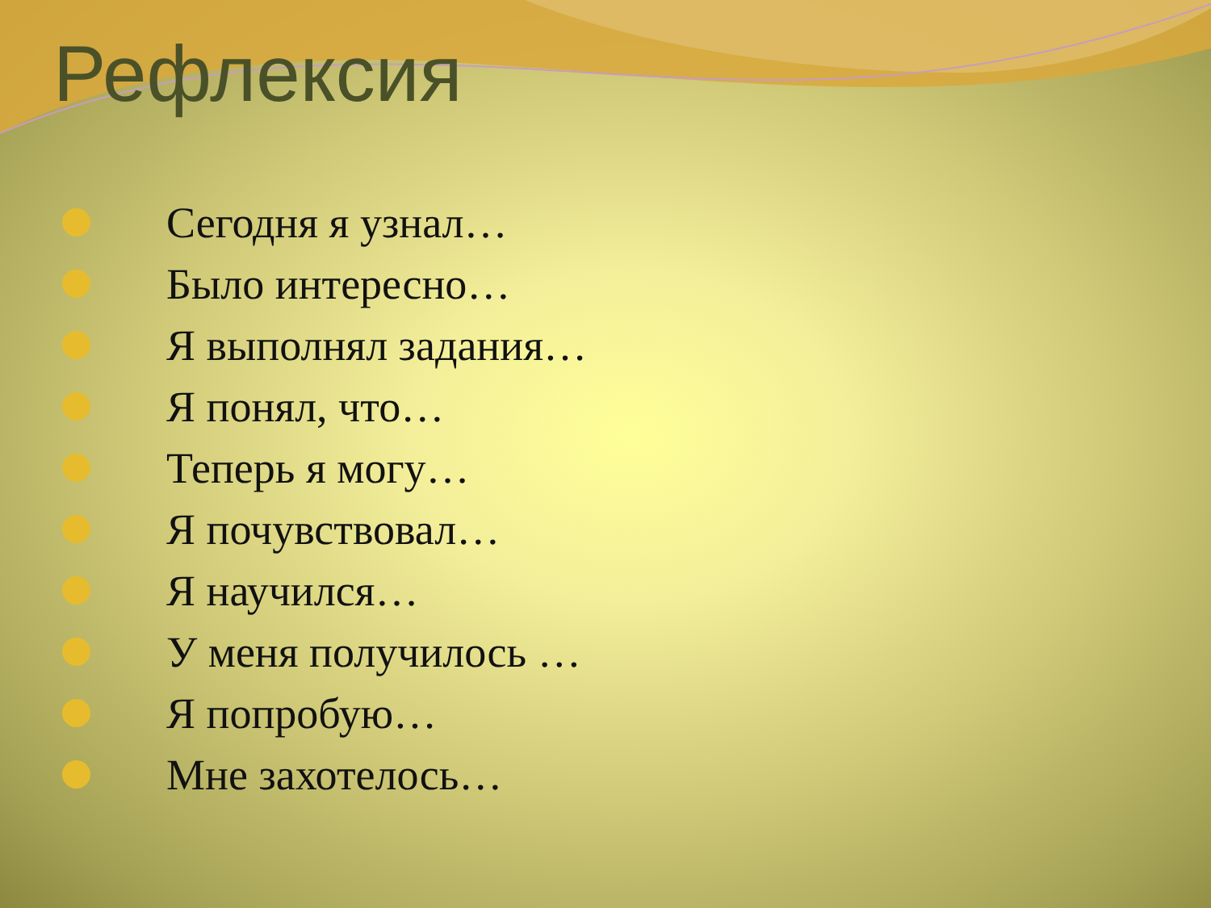Рефлексия
Сегодня я узнал…
Было интересно…
Я выполнял задания…
Я понял, что…
Теперь я могу…
Я почувствовал…
Я научился…
У меня получилось …
Я попробую…
Мне захотелось…